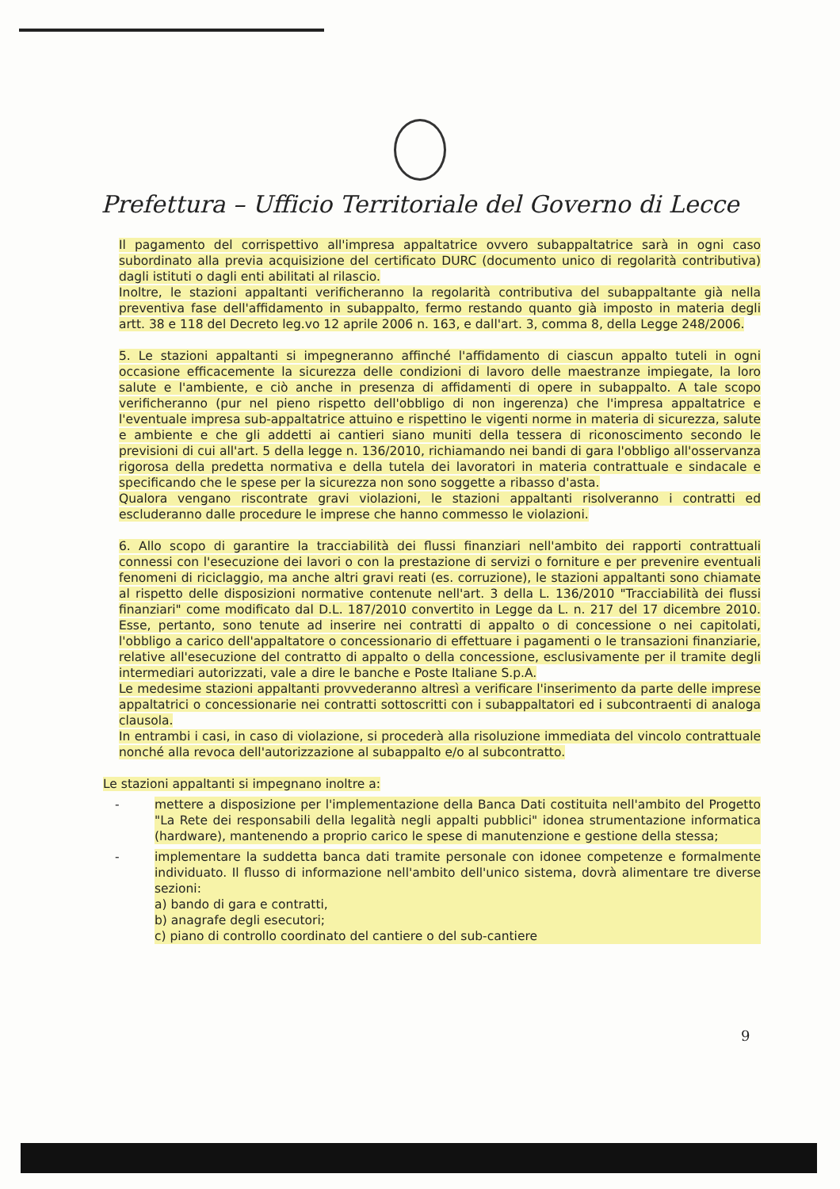Prefettura – Ufficio Territoriale del Governo di Lecce
Il pagamento del corrispettivo all'impresa appaltatrice ovvero subappaltatrice sarà in ogni caso subordinato alla previa acquisizione del certificato DURC (documento unico di regolarità contributiva) dagli istituti o dagli enti abilitati al rilascio.
Inoltre, le stazioni appaltanti verificheranno la regolarità contributiva del subappaltante già nella preventiva fase dell'affidamento in subappalto, fermo restando quanto già imposto in materia degli artt. 38 e 118 del Decreto leg.vo 12 aprile 2006 n. 163, e dall'art. 3, comma 8, della Legge 248/2006.
5. Le stazioni appaltanti si impegneranno affinché l'affidamento di ciascun appalto tuteli in ogni occasione efficacemente la sicurezza delle condizioni di lavoro delle maestranze impiegate, la loro salute e l'ambiente, e ciò anche in presenza di affidamenti di opere in subappalto. A tale scopo verificheranno (pur nel pieno rispetto dell'obbligo di non ingerenza) che l'impresa appaltatrice e l'eventuale impresa sub-appaltatrice attuino e rispettino le vigenti norme in materia di sicurezza, salute e ambiente e che gli addetti ai cantieri siano muniti della tessera di riconoscimento secondo le previsioni di cui all'art. 5 della legge n. 136/2010, richiamando nei bandi di gara l'obbligo all'osservanza rigorosa della predetta normativa e della tutela dei lavoratori in materia contrattuale e sindacale e specificando che le spese per la sicurezza non sono soggette a ribasso d'asta.
Qualora vengano riscontrate gravi violazioni, le stazioni appaltanti risolveranno i contratti ed escluderanno dalle procedure le imprese che hanno commesso le violazioni.
6. Allo scopo di garantire la tracciabilità dei flussi finanziari nell'ambito dei rapporti contrattuali connessi con l'esecuzione dei lavori o con la prestazione di servizi o forniture e per prevenire eventuali fenomeni di riciclaggio, ma anche altri gravi reati (es. corruzione), le stazioni appaltanti sono chiamate al rispetto delle disposizioni normative contenute nell'art. 3 della L. 136/2010 "Tracciabilità dei flussi finanziari" come modificato dal D.L. 187/2010 convertito in Legge da L. n. 217 del 17 dicembre 2010. Esse, pertanto, sono tenute ad inserire nei contratti di appalto o di concessione o nei capitolati, l'obbligo a carico dell'appaltatore o concessionario di effettuare i pagamenti o le transazioni finanziarie, relative all'esecuzione del contratto di appalto o della concessione, esclusivamente per il tramite degli intermediari autorizzati, vale a dire le banche e Poste Italiane S.p.A.
Le medesime stazioni appaltanti provvederanno altresì a verificare l'inserimento da parte delle imprese appaltatrici o concessionarie nei contratti sottoscritti con i subappaltatori ed i subcontraenti di analoga clausola.
In entrambi i casi, in caso di violazione, si procederà alla risoluzione immediata del vincolo contrattuale nonché alla revoca dell'autorizzazione al subappalto e/o al subcontratto.
Le stazioni appaltanti si impegnano inoltre a:
- mettere a disposizione per l'implementazione della Banca Dati costituita nell'ambito del Progetto "La Rete dei responsabili della legalità negli appalti pubblici" idonea strumentazione informatica (hardware), mantenendo a proprio carico le spese di manutenzione e gestione della stessa;
- implementare la suddetta banca dati tramite personale con idonee competenze e formalmente individuato. Il flusso di informazione nell'ambito dell'unico sistema, dovrà alimentare tre diverse sezioni:
a) bando di gara e contratti,
b) anagrafe degli esecutori;
c) piano di controllo coordinato del cantiere o del sub-cantiere
9